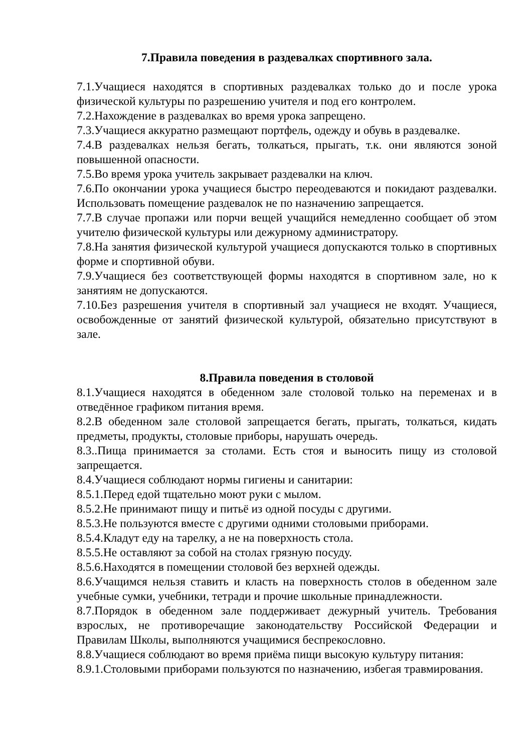7.Правила поведения в раздевалках спортивного зала.
7.1.Учащиеся находятся в спортивных раздевалках только до и после урока физической культуры по разрешению учителя и под его контролем.
7.2.Нахождение в раздевалках во время урока запрещено.
7.3.Учащиеся аккуратно размещают портфель, одежду и обувь в раздевалке.
7.4.В раздевалках нельзя бегать, толкаться, прыгать, т.к. они являются зоной повышенной опасности.
7.5.Во время урока учитель закрывает раздевалки на ключ.
7.6.По окончании урока учащиеся быстро переодеваются и покидают раздевалки. Использовать помещение раздевалок не по назначению запрещается.
7.7.В случае пропажи или порчи вещей учащийся немедленно сообщает об этом учителю физической культуры или дежурному администратору.
7.8.На занятия физической культурой учащиеся допускаются только в спортивных форме и спортивной обуви.
7.9.Учащиеся без соответствующей формы находятся в спортивном зале, но к занятиям не допускаются.
7.10.Без разрешения учителя в спортивный зал учащиеся не входят. Учащиеся, освобожденные от занятий физической культурой, обязательно присутствуют в зале.
8.Правила поведения в столовой
8.1.Учащиеся находятся в обеденном зале столовой только на переменах и в отведённое графиком питания время.
8.2.В обеденном зале столовой запрещается бегать, прыгать, толкаться, кидать предметы, продукты, столовые приборы, нарушать очередь.
8.3..Пища принимается за столами. Есть стоя и выносить пищу из столовой запрещается.
8.4.Учащиеся соблюдают нормы гигиены и санитарии:
8.5.1.Перед едой тщательно моют руки с мылом.
8.5.2.Не принимают пищу и питьё из одной посуды с другими.
8.5.3.Не пользуются вместе с другими одними столовыми приборами.
8.5.4.Кладут еду на тарелку, а не на поверхность стола.
8.5.5.Не оставляют за собой на столах грязную посуду.
8.5.6.Находятся в помещении столовой без верхней одежды.
8.6.Учащимся нельзя ставить и класть на поверхность столов в обеденном зале учебные сумки, учебники, тетради и прочие школьные принадлежности.
8.7.Порядок в обеденном зале поддерживает дежурный учитель. Требования взрослых, не противоречащие законодательству Российской Федерации и Правилам Школы, выполняются учащимися беспрекословно.
8.8.Учащиеся соблюдают во время приёма пищи высокую культуру питания:
8.9.1.Столовыми приборами пользуются по назначению, избегая травмирования.